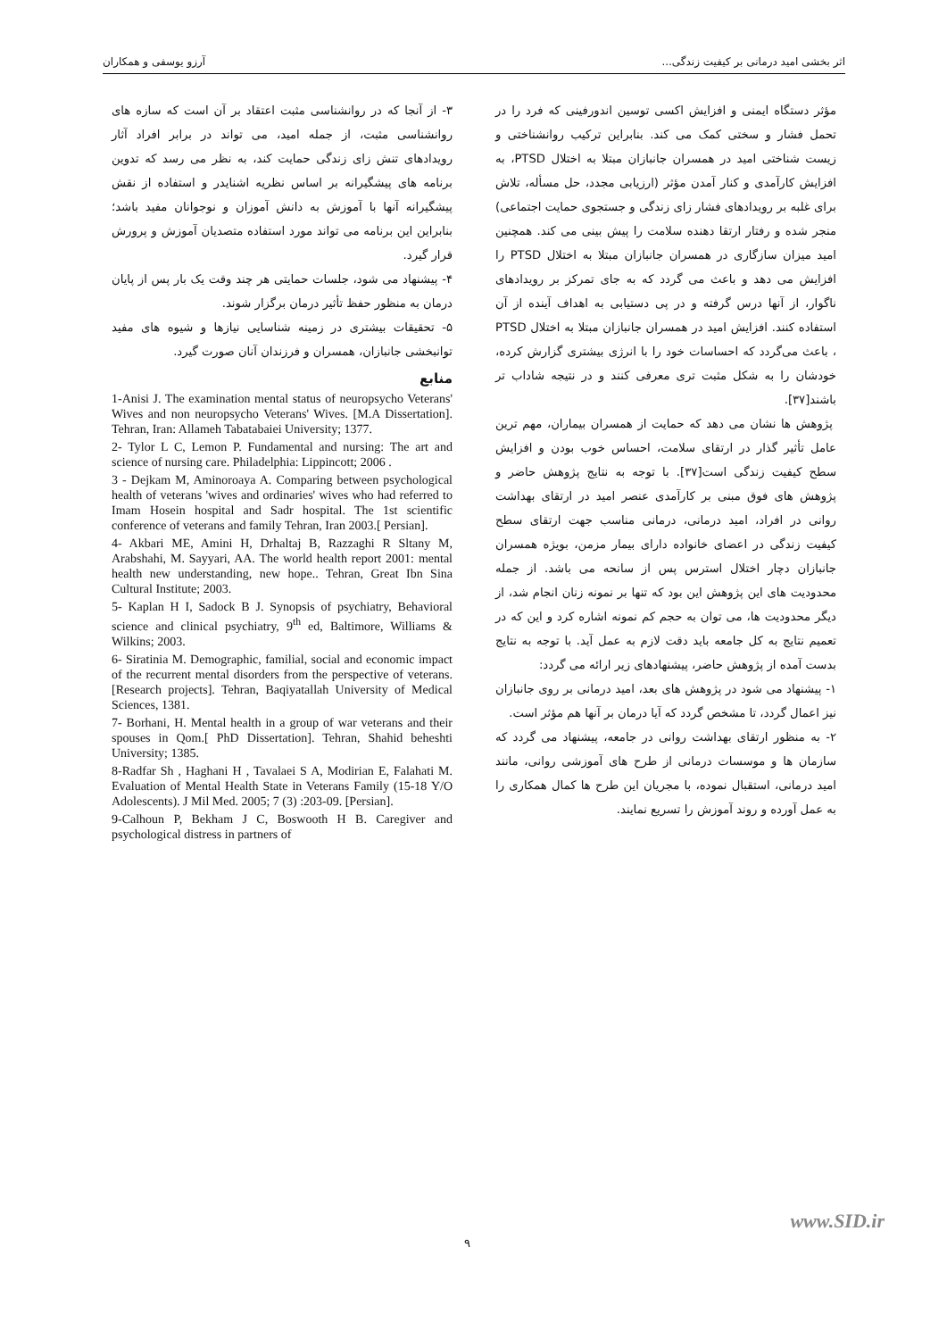اثر بخشی امید درمانی بر کیفیت زندگی... آرزو یوسفی و همکاران
مؤثر دستگاه ایمنی و افزایش اکسی توسین اندورفینی که فرد را در تحمل فشار و سختی کمک می کند. بنابراین ترکیب روانشناختی و زیست شناختی امید در همسران جانبازان مبتلا به اختلال PTSD، به افزایش کارآمدی و کنار آمدن مؤثر (ارزیابی مجدد، حل مسأله، تلاش برای غلبه بر رویدادهای فشار زای زندگی و جستجوی حمایت اجتماعی) منجر شده و رفتار ارتقا دهنده سلامت را پیش بینی می کند. همچنین امید میزان سازگاری در همسران جانبازان مبتلا به اختلال PTSD را افزایش می دهد و باعث می گردد که به جای تمرکز بر رویدادهای ناگوار، از آنها درس گرفته و در پی دستیابی به اهداف آینده از آن استفاده کنند. افزایش امید در همسران جانبازان مبتلا به اختلال PTSD ، باعث می‌گردد که احساسات خود را با انرژی بیشتری گزارش کرده، خودشان را به شکل مثبت تری معرفی کنند و در نتیجه شاداب تر باشند[۳۷].
پژوهش ها نشان می دهد که حمایت از همسران بیماران، مهم ترین عامل تأثیر گذار در ارتقای سلامت، احساس خوب بودن و افزایش سطح کیفیت زندگی است[۳۷]. با توجه به نتایج پژوهش حاضر و پژوهش های فوق مبنی بر کارآمدی عنصر امید در ارتقای بهداشت روانی در افراد، امید درمانی، درمانی مناسب جهت ارتقای سطح کیفیت زندگی در اعضای خانواده دارای بیمار مزمن، بویژه همسران جانبازان دچار اختلال استرس پس از سانحه می باشد. از جمله محدودیت های این پژوهش این بود که تنها بر نمونه زنان انجام شد، از دیگر محدودیت ها، می توان به حجم کم نمونه اشاره کرد و این که در تعمیم نتایج به کل جامعه باید دقت لازم به عمل آید. با توجه به نتایج بدست آمده از پژوهش حاضر، پیشنهادهای زیر ارائه می گردد:
۱- پیشنهاد می شود در پژوهش های بعد، امید درمانی بر روی جانبازان نیز اعمال گردد، تا مشخص گردد که آیا درمان بر آنها هم مؤثر است.
۲- به منظور ارتقای بهداشت روانی در جامعه، پیشنهاد می گردد که سازمان ها و موسسات درمانی از طرح های آموزشی روانی، مانند امید درمانی، استقبال نموده، با مجریان این طرح ها کمال همکاری را به عمل آورده و روند آموزش را تسریع نمایند.
۳- از آنجا که در روانشناسی مثبت اعتقاد بر آن است که سازه های روانشناسی مثبت، از جمله امید، می تواند در برابر افراد آثار رویدادهای تنش زای زندگی حمایت کند، به نظر می رسد که تدوین برنامه های پیشگیرانه بر اساس نظریه اشنایدر و استفاده از نقش پیشگیرانه آنها با آموزش به دانش آموزان و نوجوانان مفید باشد؛ بنابراین این برنامه می تواند مورد استفاده متصدیان آموزش و پرورش قرار گیرد.
۴- پیشنهاد می شود، جلسات حمایتی هر چند وقت یک بار پس از پایان درمان به منظور حفظ تأثیر درمان برگزار شوند.
۵- تحقیقات بیشتری در زمینه شناسایی نیازها و شیوه های مفید توانبخشی جانبازان، همسران و فرزندان آنان صورت گیرد.
منابع
1-Anisi J. The examination mental status of neuropsycho Veterans' Wives and non neuropsycho Veterans' Wives. [M.A Dissertation]. Tehran, Iran: Allameh Tabatabaiei University; 1377.
2- Tylor L C, Lemon P. Fundamental and nursing: The art and science of nursing care. Philadelphia: Lippincott; 2006 .
3 - Dejkam M, Aminoroaya A. Comparing between psychological health of veterans 'wives and ordinaries' wives who had referred to Imam Hosein hospital and Sadr hospital. The 1st scientific conference of veterans and family Tehran, Iran 2003.[ Persian].
4- Akbari ME, Amini H, Drhaltaj B, Razzaghi R Sltany M, Arabshahi, M. Sayyari, AA. The world health report 2001: mental health new understanding, new hope.. Tehran, Great Ibn Sina Cultural Institute; 2003.
5- Kaplan H I, Sadock B J. Synopsis of psychiatry, Behavioral science and clinical psychiatry, 9<sup>th</sup> ed, Baltimore, Williams & Wilkins; 2003.
6- Siratinia M. Demographic, familial, social and economic impact of the recurrent mental disorders from the perspective of veterans. [Research projects]. Tehran, Baqiyatallah University of Medical Sciences, 1381.
7- Borhani, H. Mental health in a group of war veterans and their spouses in Qom.[ PhD Dissertation]. Tehran, Shahid beheshti University; 1385.
8-Radfar Sh , Haghani H , Tavalaei S A, Modirian E, Falahati M. Evaluation of Mental Health State in Veterans Family (15-18 Y/O Adolescents). J Mil Med. 2005; 7 (3) :203-09. [Persian].
9-Calhoun P, Bekham J C, Boswooth H B. Caregiver and psychological distress in partners of
www.SID.ir
۹